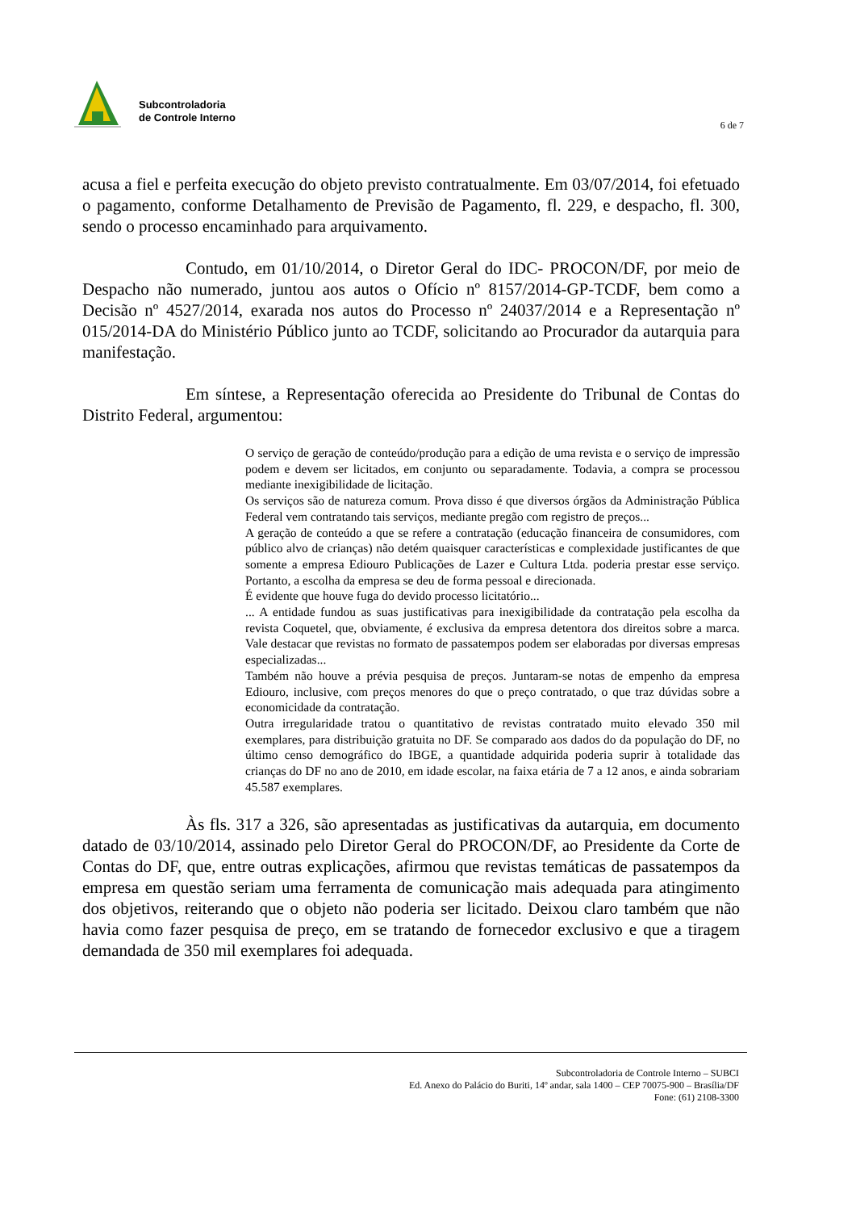Subcontroladoria
de Controle Interno
6 de 7
acusa a fiel e perfeita execução do objeto previsto contratualmente. Em 03/07/2014, foi efetuado o pagamento, conforme Detalhamento de Previsão de Pagamento, fl. 229, e despacho, fl. 300, sendo o processo encaminhado para arquivamento.
Contudo, em 01/10/2014, o Diretor Geral do IDC- PROCON/DF, por meio de Despacho não numerado, juntou aos autos o Ofício nº 8157/2014-GP-TCDF, bem como a Decisão nº 4527/2014, exarada nos autos do Processo nº 24037/2014 e a Representação nº 015/2014-DA do Ministério Público junto ao TCDF, solicitando ao Procurador da autarquia para manifestação.
Em síntese, a Representação oferecida ao Presidente do Tribunal de Contas do Distrito Federal, argumentou:
O serviço de geração de conteúdo/produção para a edição de uma revista e o serviço de impressão podem e devem ser licitados, em conjunto ou separadamente. Todavia, a compra se processou mediante inexigibilidade de licitação.
Os serviços são de natureza comum. Prova disso é que diversos órgãos da Administração Pública Federal vem contratando tais serviços, mediante pregão com registro de preços...
A geração de conteúdo a que se refere a contratação (educação financeira de consumidores, com público alvo de crianças) não detém quaisquer características e complexidade justificantes de que somente a empresa Ediouro Publicações de Lazer e Cultura Ltda. poderia prestar esse serviço. Portanto, a escolha da empresa se deu de forma pessoal e direcionada.
É evidente que houve fuga do devido processo licitatório...
... A entidade fundou as suas justificativas para inexigibilidade da contratação pela escolha da revista Coquetel, que, obviamente, é exclusiva da empresa detentora dos direitos sobre a marca. Vale destacar que revistas no formato de passatempos podem ser elaboradas por diversas empresas especializadas...
Também não houve a prévia pesquisa de preços. Juntaram-se notas de empenho da empresa Ediouro, inclusive, com preços menores do que o preço contratado, o que traz dúvidas sobre a economicidade da contratação.
Outra irregularidade tratou o quantitativo de revistas contratado muito elevado 350 mil exemplares, para distribuição gratuita no DF. Se comparado aos dados do da população do DF, no último censo demográfico do IBGE, a quantidade adquirida poderia suprir à totalidade das crianças do DF no ano de 2010, em idade escolar, na faixa etária de 7 a 12 anos, e ainda sobrariam 45.587 exemplares.
Às fls. 317 a 326, são apresentadas as justificativas da autarquia, em documento datado de 03/10/2014, assinado pelo Diretor Geral do PROCON/DF, ao Presidente da Corte de Contas do DF, que, entre outras explicações, afirmou que revistas temáticas de passatempos da empresa em questão seriam uma ferramenta de comunicação mais adequada para atingimento dos objetivos, reiterando que o objeto não poderia ser licitado. Deixou claro também que não havia como fazer pesquisa de preço, em se tratando de fornecedor exclusivo e que a tiragem demandada de 350 mil exemplares foi adequada.
Subcontroladoria de Controle Interno – SUBCI
Ed. Anexo do Palácio do Buriti, 14º andar, sala 1400 – CEP 70075-900 – Brasília/DF
Fone: (61) 2108-3300